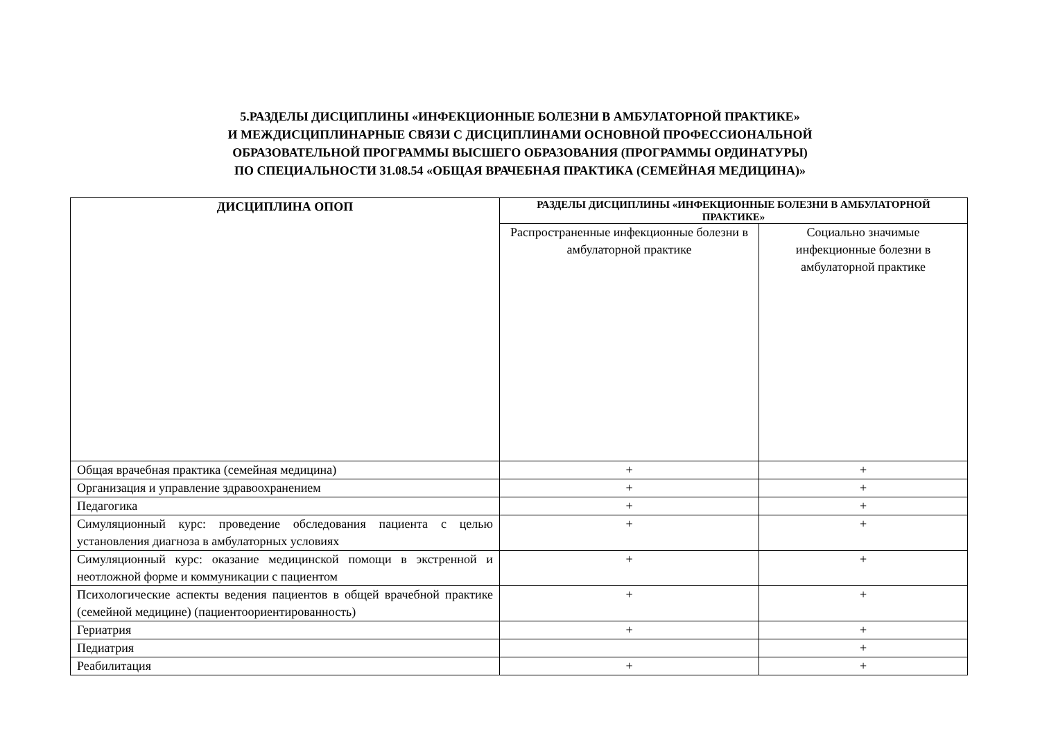5.РАЗДЕЛЫ ДИСЦИПЛИНЫ «ИНФЕКЦИОННЫЕ БОЛЕЗНИ В АМБУЛАТОРНОЙ ПРАКТИКЕ»
И МЕЖДИСЦИПЛИНАРНЫЕ СВЯЗИ С ДИСЦИПЛИНАМИ ОСНОВНОЙ ПРОФЕССИОНАЛЬНОЙ
ОБРАЗОВАТЕЛЬНОЙ ПРОГРАММЫ ВЫСШЕГО ОБРАЗОВАНИЯ (ПРОГРАММЫ ОРДИНАТУРЫ)
ПО СПЕЦИАЛЬНОСТИ 31.08.54 «ОБЩАЯ ВРАЧЕБНАЯ ПРАКТИКА (СЕМЕЙНАЯ МЕДИЦИНА)»
| ДИСЦИПЛИНА ОПОП | РАЗДЕЛЫ ДИСЦИПЛИНЫ «ИНФЕКЦИОННЫЕ БОЛЕЗНИ В АМБУЛАТОРНОЙ ПРАКТИКЕ» | |
| --- | --- | --- |
| | Распространенные инфекционные болезни в амбулаторной практике | Социально значимые инфекционные болезни в амбулаторной практике |
| Общая врачебная практика (семейная медицина) | + | + |
| Организация и управление здравоохранением | + | + |
| Педагогика | + | + |
| Симуляционный курс: проведение обследования пациента с целью установления диагноза в амбулаторных условиях | + | + |
| Симуляционный курс: оказание медицинской помощи в экстренной и неотложной форме и коммуникации с пациентом | + | + |
| Психологические аспекты ведения пациентов в общей врачебной практике (семейной медицине) (пациентоориентированность) | + | + |
| Гериатрия | + | + |
| Педиатрия | | + |
| Реабилитация | + | + |